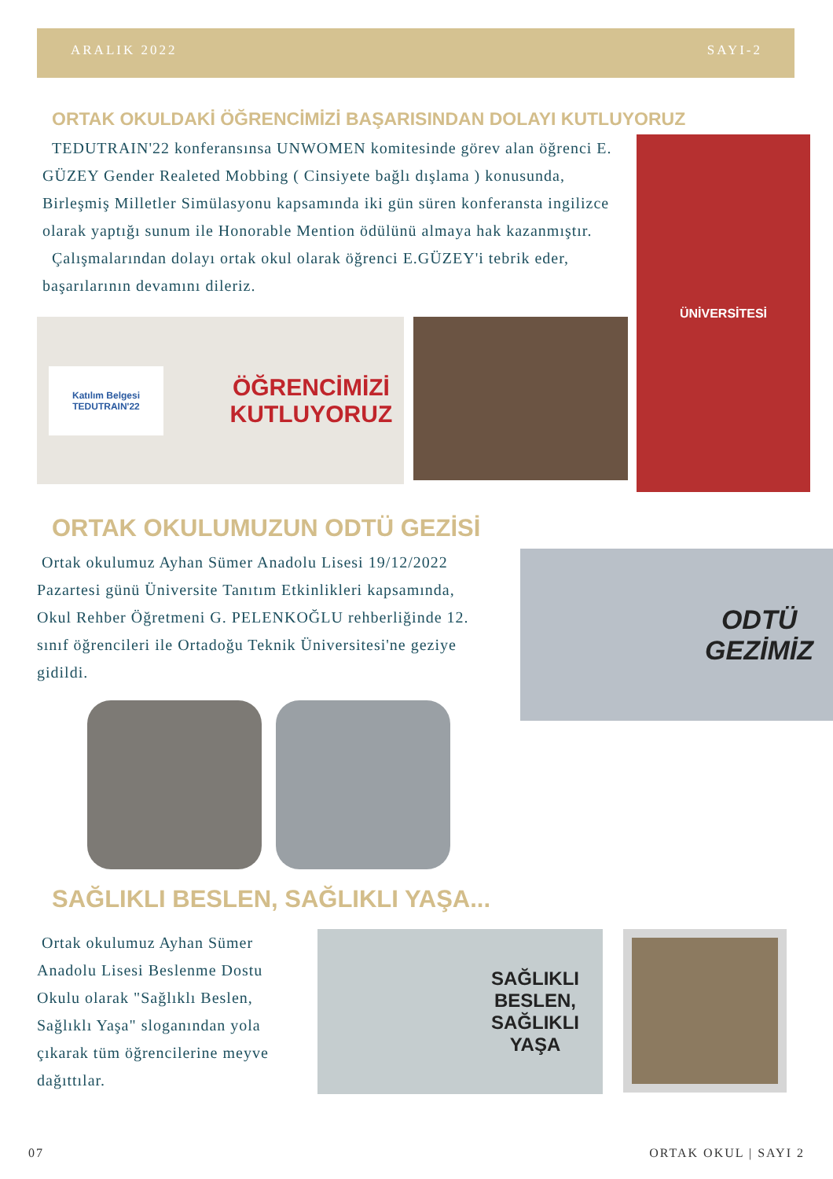ARALIK 2022 SAYI-2
ORTAK OKULDAKİ ÖĞRENCİMİZİ BAŞARISINDAN DOLAYI KUTLUYORUZ
TEDUTRAIN'22 konferansınsa UNWOMEN komitesinde görev alan öğrenci E. GÜZEY Gender Realeted Mobbing ( Cinsiyete bağlı dışlama ) konusunda, Birleşmiş Milletler Simülasyonu kapsamında iki gün süren konferansta ingilizce olarak yaptığı sunum ile Honorable Mention ödülünü almaya hak kazanmıştır.
Çalışmalarından dolayı ortak okul olarak öğrenci E.GÜZEY'i tebrik eder, başarılarının devamını dileriz.
Katılım Belgesi
TEDUTRAIN'22 ÖĞRENCİMİZİ
KUTLUYORUZ
ÜNİVERSİTESİ
ORTAK OKULUMUZUN ODTÜ GEZİSİ
Ortak okulumuz Ayhan Sümer Anadolu Lisesi 19/12/2022 Pazartesi günü Üniversite Tanıtım Etkinlikleri kapsamında, Okul Rehber Öğretmeni G. PELENKOĞLU rehberliğinde 12. sınıf öğrencileri ile Ortadoğu Teknik Üniversitesi'ne geziye gidildi.
ODTÜ
GEZİMİZ
SAĞLIKLI BESLEN, SAĞLIKLI YAŞA...
Ortak okulumuz Ayhan Sümer Anadolu Lisesi Beslenme Dostu Okulu olarak "Sağlıklı Beslen, Sağlıklı Yaşa" sloganından yola çıkarak tüm öğrencilerine meyve dağıttılar.
SAĞLIKLI
BESLEN,
SAĞLIKLI
YAŞA
07 ORTAK OKUL | SAYI 2